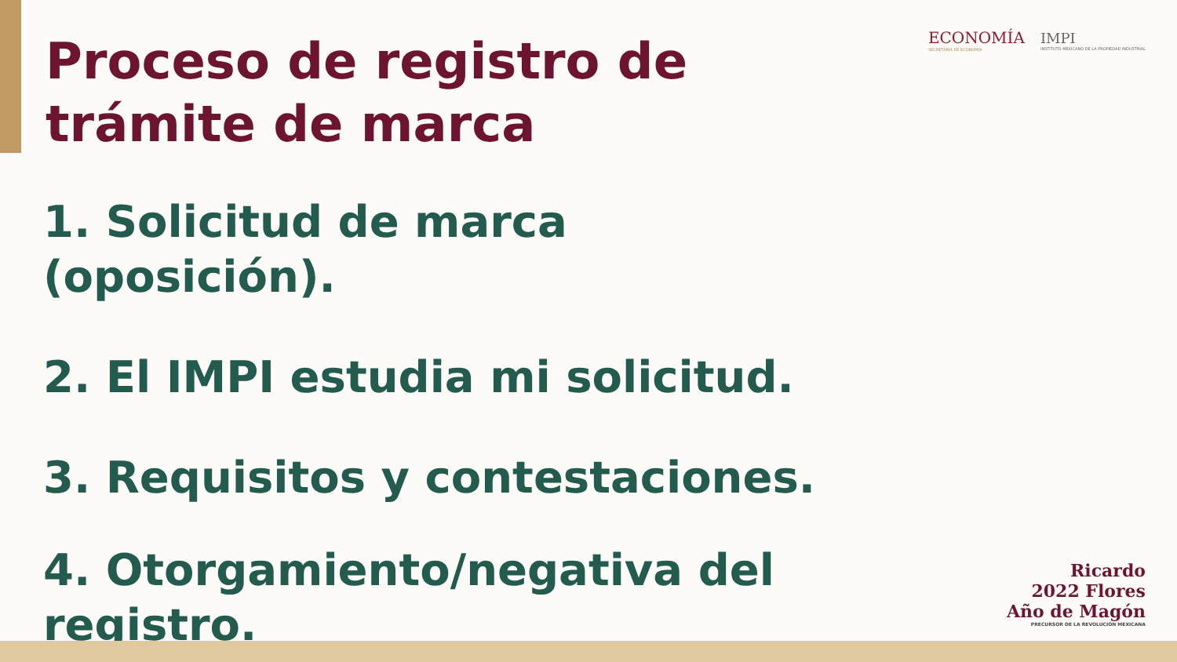ECONOMÍA
SECRETARÍA DE ECONOMÍA
IMPI
INSTITUTO MEXICANO DE LA PROPIEDAD INDUSTRIAL
Proceso de registro de trámite de marca
1. Solicitud de marca (oposición).
2. El IMPI estudia mi solicitud.
3. Requisitos y contestaciones.
4. Otorgamiento/negativa del registro.
Ricardo
2022 Flores
Año de Magón
PRECURSOR DE LA REVOLUCIÓN MEXICANA